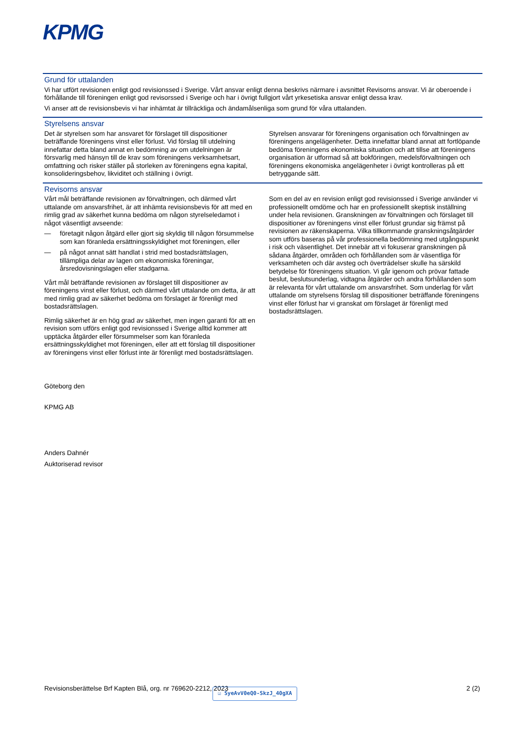KPMG
Grund för uttalanden
Vi har utfört revisionen enligt god revisionssed i Sverige. Vårt ansvar enligt denna beskrivs närmare i avsnittet Revisorns ansvar. Vi är oberoende i förhållande till föreningen enligt god revisorssed i Sverige och har i övrigt fullgjort vårt yrkesetiska ansvar enligt dessa krav.
Vi anser att de revisionsbevis vi har inhämtat är tillräckliga och ändamålsenliga som grund för våra uttalanden.
Styrelsens ansvar
Det är styrelsen som har ansvaret för förslaget till dispositioner beträffande föreningens vinst eller förlust. Vid förslag till utdelning innefattar detta bland annat en bedömning av om utdelningen är försvarlig med hänsyn till de krav som föreningens verksamhetsart, omfattning och risker ställer på storleken av föreningens egna kapital, konsolideringsbehov, likviditet och ställning i övrigt.
Styrelsen ansvarar för föreningens organisation och förvaltningen av föreningens angelägenheter. Detta innefattar bland annat att fortlöpande bedöma föreningens ekonomiska situation och att tillse att föreningens organisation är utformad så att bokföringen, medelsförvaltningen och föreningens ekonomiska angelägenheter i övrigt kontrolleras på ett betryggande sätt.
Revisorns ansvar
Vårt mål beträffande revisionen av förvaltningen, och därmed vårt uttalande om ansvarsfrihet, är att inhämta revisionsbevis för att med en rimlig grad av säkerhet kunna bedöma om någon styrelseledamot i något väsentligt avseende:
— företagit någon åtgärd eller gjort sig skyldig till någon försummelse som kan föranleda ersättningsskyldighet mot föreningen, eller
— på något annat sätt handlat i strid med bostadsrättslagen, tillämpliga delar av lagen om ekonomiska föreningar, årsredovisningslagen eller stadgarna.
Vårt mål beträffande revisionen av förslaget till dispositioner av föreningens vinst eller förlust, och därmed vårt uttalande om detta, är att med rimlig grad av säkerhet bedöma om förslaget är förenligt med bostadsrättslagen.
Rimlig säkerhet är en hög grad av säkerhet, men ingen garanti för att en revision som utförs enligt god revisionssed i Sverige alltid kommer att upptäcka åtgärder eller försummelser som kan föranleda ersättningsskyldighet mot föreningen, eller att ett förslag till dispositioner av föreningens vinst eller förlust inte är förenligt med bostadsrättslagen.
Som en del av en revision enligt god revisionssed i Sverige använder vi professionellt omdöme och har en professionellt skeptisk inställning under hela revisionen. Granskningen av förvaltningen och förslaget till dispositioner av föreningens vinst eller förlust grundar sig främst på revisionen av räkenskaperna. Vilka tillkommande granskningsåtgärder som utförs baseras på vår professionella bedömning med utgångspunkt i risk och väsentlighet. Det innebär att vi fokuserar granskningen på sådana åtgärder, områden och förhållanden som är väsentliga för verksamheten och där avsteg och överträdelser skulle ha särskild betydelse för föreningens situation. Vi går igenom och prövar fattade beslut, beslutsunderlag, vidtagna åtgärder och andra förhållanden som är relevanta för vårt uttalande om ansvarsfrihet. Som underlag för vårt uttalande om styrelsens förslag till dispositioner beträffande föreningens vinst eller förlust har vi granskat om förslaget är förenligt med bostadsrättslagen.
Göteborg den
KPMG AB
Anders Dahnér
Auktoriserad revisor
Revisionsberättelse Brf Kapten Blå, org. nr 769620-2212, 2023 2 (2) ☑ SyeAvV0eQ0-SkzJ_40gXA